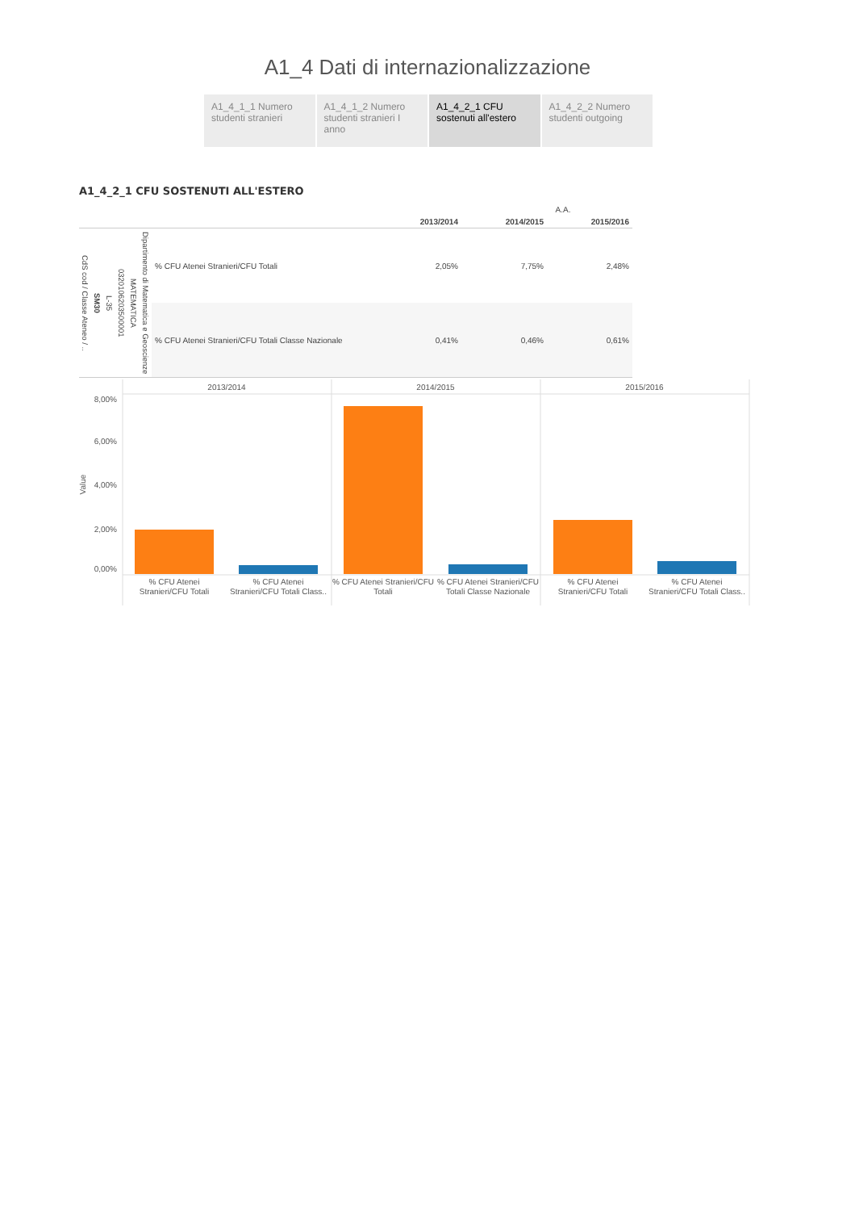A1_4 Dati di internazionalizzazione
A1_4_1_1 Numero studenti stranieri
A1_4_1_2 Numero studenti stranieri I anno
A1_4_2_1 CFU sostenuti all'estero
A1_4_2_2 Numero studenti outgoing
A1_4_2_1 CFU SOSTENUTI ALL'ESTERO
| | | | | | | | A.A. | | |
| --- | --- | --- | --- | --- | --- | --- | --- | --- | --- |
| | | | | | | | 2013/2014 | 2014/2015 | 2015/2016 |
| CdS cod / Classe Ateneo / .. | SM30 | L-35 | 0320106203500001 | MATEMATICA | Dipartimento di Matematica e Geoscienze | % CFU Atenei Stranieri/CFU Totali | 2,05% | 7,75% | 2,48% |
| | | | | | | % CFU Atenei Stranieri/CFU Totali Classe Nazionale | 0,41% | 0,46% | 0,61% |
2013/2014
2014/2015
2015/2016
8,00%
6,00%
4,00%
2,00%
0,00%
Value
% CFU Atenei
Stranieri/CFU Totali
% CFU Atenei
Stranieri/CFU Totali Class..
% CFU Atenei Stranieri/CFU
Totali
% CFU Atenei Stranieri/CFU
Totali Classe Nazionale
% CFU Atenei
Stranieri/CFU Totali
% CFU Atenei
Stranieri/CFU Totali Class..